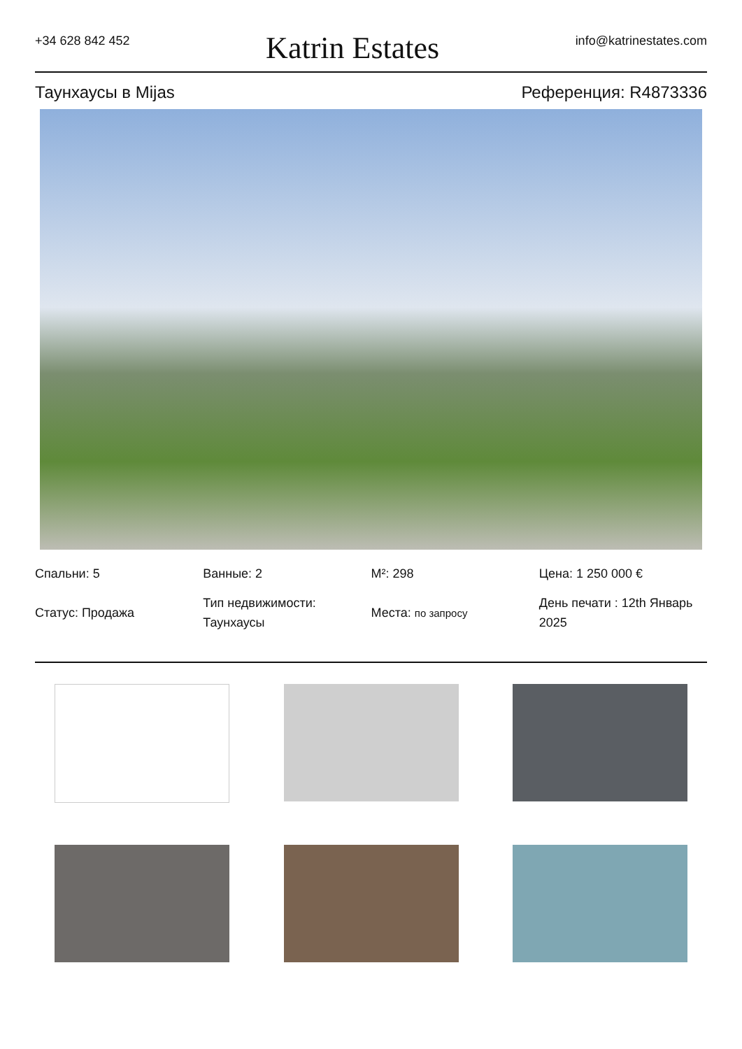+34 628 842 452
Katrin Estates
info@katrinestates.com
Таунхаусы в Mijas Референция: R4873336
Спальни: 5
Статус: Продажа
Ванные: 2
Тип недвижимости: Таунхаусы
M²: 298
Места: по запросу
Цена: 1 250 000 €
День печати : 12th Январь 2025